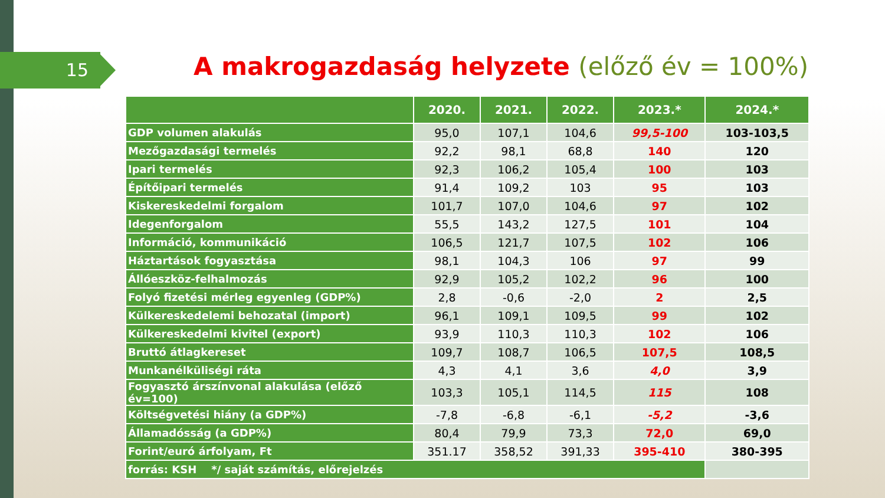15 A makrogazdaság helyzete (előző év = 100%)
| | 2020. | 2021. | 2022. | 2023.* | 2024.* |
| --- | --- | --- | --- | --- | --- |
| GDP volumen alakulás | 95,0 | 107,1 | 104,6 | 99,5-100 | 103-103,5 |
| Mezőgazdasági termelés | 92,2 | 98,1 | 68,8 | 140 | 120 |
| Ipari termelés | 92,3 | 106,2 | 105,4 | 100 | 103 |
| Építőipari termelés | 91,4 | 109,2 | 103 | 95 | 103 |
| Kiskereskedelmi forgalom | 101,7 | 107,0 | 104,6 | 97 | 102 |
| Idegenforgalom | 55,5 | 143,2 | 127,5 | 101 | 104 |
| Információ, kommunikáció | 106,5 | 121,7 | 107,5 | 102 | 106 |
| Háztartások fogyasztása | 98,1 | 104,3 | 106 | 97 | 99 |
| Állóeszköz-felhalmozás | 92,9 | 105,2 | 102,2 | 96 | 100 |
| Folyó fizetési mérleg egyenleg (GDP%) | 2,8 | -0,6 | -2,0 | 2 | 2,5 |
| Külkereskedelemi behozatal (import) | 96,1 | 109,1 | 109,5 | 99 | 102 |
| Külkereskedelmi kivitel (export) | 93,9 | 110,3 | 110,3 | 102 | 106 |
| Bruttó átlagkereset | 109,7 | 108,7 | 106,5 | 107,5 | 108,5 |
| Munkanélküliségi ráta | 4,3 | 4,1 | 3,6 | 4,0 | 3,9 |
| Fogyasztó árszínvonal alakulása (előző év=100) | 103,3 | 105,1 | 114,5 | 115 | 108 |
| Költségvetési hiány (a GDP%) | -7,8 | -6,8 | -6,1 | -5,2 | -3,6 |
| Államadósság (a GDP%) | 80,4 | 79,9 | 73,3 | 72,0 | 69,0 |
| Forint/euró árfolyam, Ft | 351.17 | 358,52 | 391,33 | 395-410 | 380-395 |
| forrás: KSH */ saját számítás, előrejelzés | | | | | |